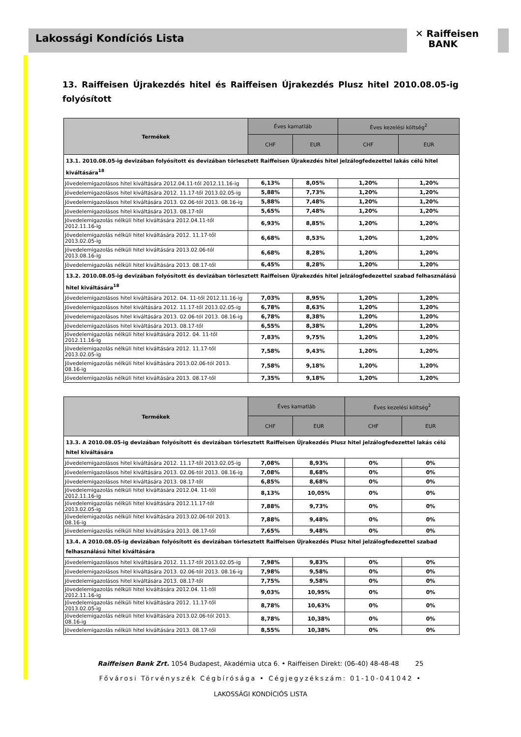Lakossági Kondíciós Lista
✕ Raiffeisen
BANK
13. Raiffeisen Újrakezdés hitel és Raiffeisen Újrakezdés Plusz hitel 2010.08.05-ig folyósított
| Termékek | Éves kamatláb | | Éves kezelési költség<sup>2</sup> | |
| --- | --- | --- | --- | --- |
| | CHF | EUR | CHF | EUR |
| 13.1. 2010.08.05-ig devizában folyósított és devizában törlesztett Raiffeisen Újrakezdés hitel jelzálogfedezettel lakás célú hitel kiváltására<sup>18</sup> | | | | |
| Jövedelemigazolásos hitel kiváltására 2012.04.11-től 2012.11.16-ig | 6,13% | 8,05% | 1,20% | 1,20% |
| Jövedelemigazolásos hitel kiváltására 2012. 11.17-től 2013.02.05-ig | 5,88% | 7,73% | 1,20% | 1,20% |
| Jövedelemigazolásos hitel kiváltására 2013. 02.06-tól 2013. 08.16-ig | 5,88% | 7,48% | 1,20% | 1,20% |
| Jövedelemigazolásos hitel kiváltására 2013. 08.17-től | 5,65% | 7,48% | 1,20% | 1,20% |
| Jövedelemigazolás nélküli hitel kiváltására 2012.04.11-től 2012.11.16-ig | 6,93% | 8,85% | 1,20% | 1,20% |
| Jövedelemigazolás nélküli hitel kiváltására 2012. 11.17-től 2013.02.05-ig | 6,68% | 8,53% | 1,20% | 1,20% |
| Jövedelemigazolás nélküli hitel kiváltására 2013.02.06-tól 2013.08.16-ig | 6,68% | 8,28% | 1,20% | 1,20% |
| Jövedelemigazolás nélküli hitel kiváltására 2013. 08.17-től | 6,45% | 8,28% | 1,20% | 1,20% |
| 13.2. 2010.08.05-ig devizában folyósított és devizában törlesztett Raiffeisen Újrakezdés hitel jelzálogfedezettel szabad felhasználású hitel kiváltására<sup>18</sup> | | | | |
| Jövedelemigazolásos hitel kiváltására 2012. 04. 11-től 2012.11.16-ig | 7,03% | 8,95% | 1,20% | 1,20% |
| Jövedelemigazolásos hitel kiváltására 2012. 11.17-től 2013.02.05-ig | 6,78% | 8,63% | 1,20% | 1,20% |
| Jövedelemigazolásos hitel kiváltására 2013. 02.06-tól 2013. 08.16-ig | 6,78% | 8,38% | 1,20% | 1,20% |
| Jövedelemigazolásos hitel kiváltására 2013. 08.17-től | 6,55% | 8,38% | 1,20% | 1,20% |
| Jövedelemigazolás nélküli hitel kiváltására 2012. 04. 11-től 2012.11.16-ig | 7,83% | 9,75% | 1,20% | 1,20% |
| Jövedelemigazolás nélküli hitel kiváltására 2012. 11.17-től 2013.02.05-ig | 7,58% | 9,43% | 1,20% | 1,20% |
| Jövedelemigazolás nélküli hitel kiváltására 2013.02.06-tól 2013. 08.16-ig | 7,58% | 9,18% | 1,20% | 1,20% |
| Jövedelemigazolás nélküli hitel kiváltására 2013. 08.17-től | 7,35% | 9,18% | 1,20% | 1,20% |
| Termékek | Éves kamatláb | | Éves kezelési költség<sup>2</sup> | |
| --- | --- | --- | --- | --- |
| | CHF | EUR | CHF | EUR |
| 13.3. A 2010.08.05-ig devizában folyósított és devizában törlesztett Raiffeisen Újrakezdés Plusz hitel jelzálogfedezettel lakás célú hitel kiváltására | | | | |
| Jövedelemigazolásos hitel kiváltására 2012. 11.17-től 2013.02.05-ig | 7,08% | 8,93% | 0% | 0% |
| Jövedelemigazolásos hitel kiváltására 2013. 02.06-tól 2013. 08.16-ig | 7,08% | 8,68% | 0% | 0% |
| Jövedelemigazolásos hitel kiváltására 2013. 08.17-től | 6,85% | 8,68% | 0% | 0% |
| Jövedelemigazolás nélküli hitel kiváltására 2012.04. 11-től 2012.11.16-ig | 8,13% | 10,05% | 0% | 0% |
| Jövedelemigazolás nélküli hitel kiváltására 2012.11.17-től 2013.02.05-ig | 7,88% | 9,73% | 0% | 0% |
| Jövedelemigazolás nélküli hitel kiváltására 2013.02.06-tól 2013. 08.16-ig | 7,88% | 9,48% | 0% | 0% |
| Jövedelemigazolás nélküli hitel kiváltására 2013. 08.17-től | 7,65% | 9,48% | 0% | 0% |
| 13.4. A 2010.08.05-ig devizában folyósított és devizában törlesztett Raiffeisen Újrakezdés Plusz hitel jelzálogfedezettel szabad felhasználású hitel kiváltására | | | | |
| Jövedelemigazolásos hitel kiváltására 2012. 11.17-től 2013.02.05-ig | 7,98% | 9,83% | 0% | 0% |
| Jövedelemigazolásos hitel kiváltására 2013. 02.06-tól 2013. 08.16-ig | 7,98% | 9,58% | 0% | 0% |
| Jövedelemigazolásos hitel kiváltására 2013. 08.17-től | 7,75% | 9,58% | 0% | 0% |
| Jövedelemigazolás nélküli hitel kiváltására 2012.04. 11-től 2012.11.16-ig | 9,03% | 10,95% | 0% | 0% |
| Jövedelemigazolás nélküli hitel kiváltására 2012. 11.17-től 2013.02.05-ig | 8,78% | 10,63% | 0% | 0% |
| Jövedelemigazolás nélküli hitel kiváltására 2013.02.06-tól 2013. 08.16-ig | 8,78% | 10,38% | 0% | 0% |
| Jövedelemigazolás nélküli hitel kiváltására 2013. 08.17-től | 8,55% | 10,38% | 0% | 0% |
Raiffeisen Bank Zrt. 1054 Budapest, Akadémia utca 6. • Raiffeisen Direkt: (06-40) 48-48-48 25
Fővárosi Törvényszék Cégbírósága • Cégjegyzékszám: 01-10-041042 •
LAKOSSÁGI KONDÍCIÓS LISTA